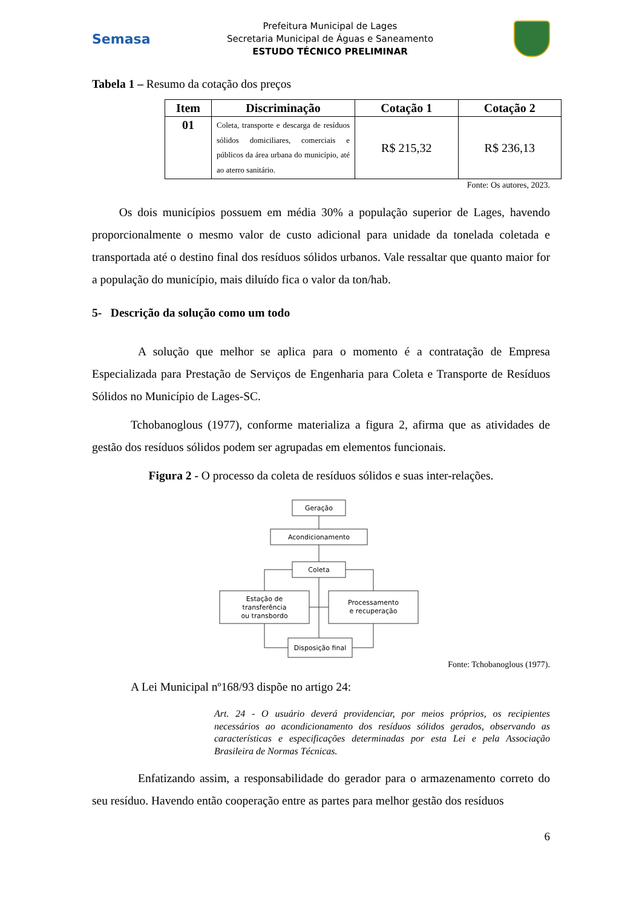Semasa
Prefeitura Municipal de Lages
Secretaria Municipal de Águas e Saneamento
ESTUDO TÉCNICO PRELIMINAR
Tabela 1 – Resumo da cotação dos preços
| Item | Discriminação | Cotação 1 | Cotação 2 |
| --- | --- | --- | --- |
| 01 | Coleta, transporte e descarga de resíduos sólidos domiciliares, comerciais e públicos da área urbana do município, até ao aterro sanitário. | R$ 215,32 | R$ 236,13 |
Fonte: Os autores, 2023.
Os dois municípios possuem em média 30% a população superior de Lages, havendo proporcionalmente o mesmo valor de custo adicional para unidade da tonelada coletada e transportada até o destino final dos resíduos sólidos urbanos. Vale ressaltar que quanto maior for a população do município, mais diluído fica o valor da ton/hab.
5- Descrição da solução como um todo
A solução que melhor se aplica para o momento é a contratação de Empresa Especializada para Prestação de Serviços de Engenharia para Coleta e Transporte de Resíduos Sólidos no Município de Lages-SC.
Tchobanoglous (1977), conforme materializa a figura 2, afirma que as atividades de gestão dos resíduos sólidos podem ser agrupadas em elementos funcionais.
Figura 2 - O processo da coleta de resíduos sólidos e suas inter-relações.
Geração
Acondicionamento
Coleta
Estação de
transferência
ou transbordo
Processamento
e recuperação
Disposição final
Fonte: Tchobanoglous (1977).
A Lei Municipal nº168/93 dispõe no artigo 24:
Art. 24 - O usuário deverá providenciar, por meios próprios, os recipientes necessários ao acondicionamento dos resíduos sólidos gerados, observando as características e especificações determinadas por esta Lei e pela Associação Brasileira de Normas Técnicas.
Enfatizando assim, a responsabilidade do gerador para o armazenamento correto do seu resíduo. Havendo então cooperação entre as partes para melhor gestão dos resíduos
6